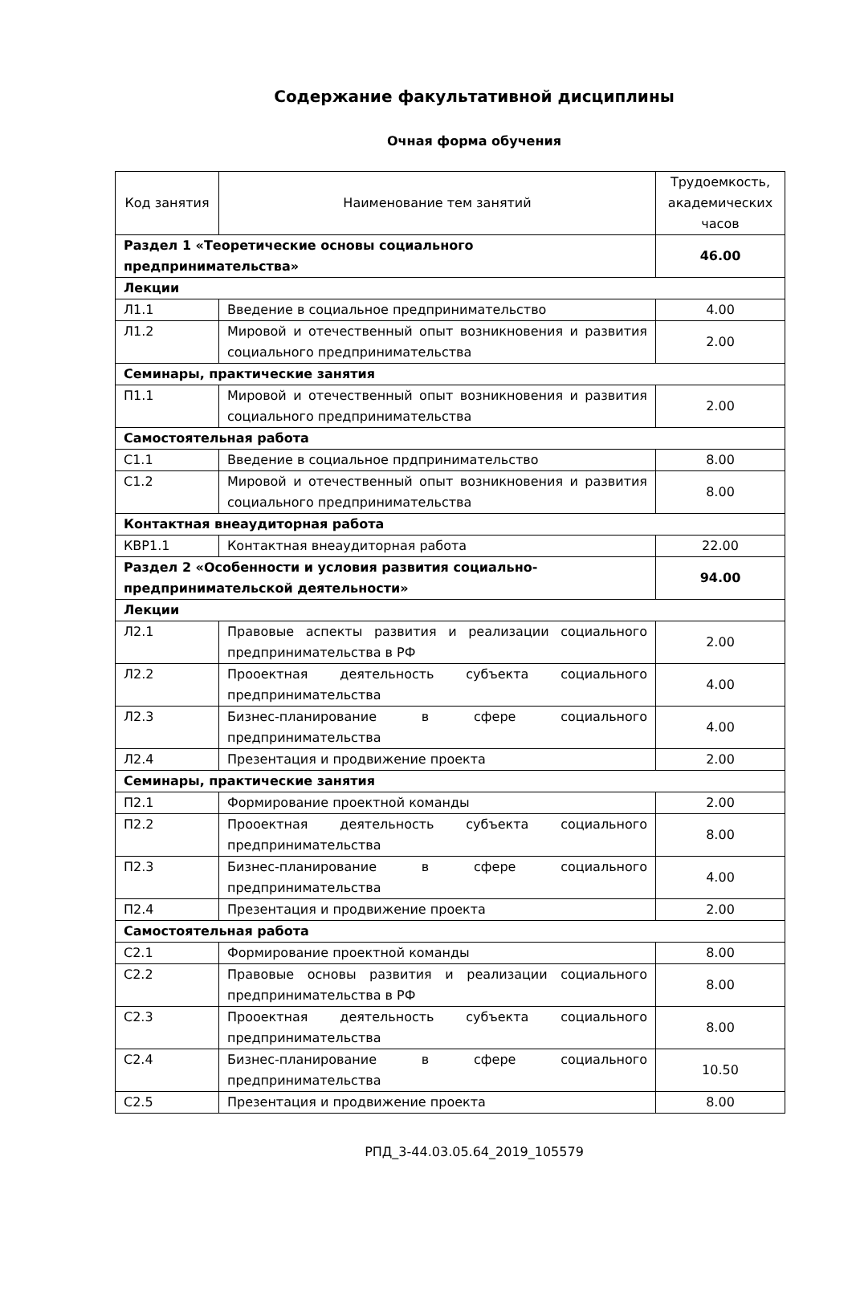Содержание факультативной дисциплины
Очная форма обучения
| Код занятия | Наименование тем занятий | Трудоемкость, академических часов |
| --- | --- | --- |
| Раздел 1 «Теоретические основы социального предпринимательства» | | 46.00 |
| Лекции | | |
| Л1.1 | Введение в социальное предпринимательство | 4.00 |
| Л1.2 | Мировой и отечественный опыт возникновения и развития социального предпринимательства | 2.00 |
| Семинары, практические занятия | | |
| П1.1 | Мировой и отечественный опыт возникновения и развития социального предпринимательства | 2.00 |
| Самостоятельная работа | | |
| С1.1 | Введение в социальное прдпринимательство | 8.00 |
| С1.2 | Мировой и отечественный опыт возникновения и развития социального предпринимательства | 8.00 |
| Контактная внеаудиторная работа | | |
| КВР1.1 | Контактная внеаудиторная работа | 22.00 |
| Раздел 2 «Особенности и условия развития социально-предпринимательской деятельности» | | 94.00 |
| Лекции | | |
| Л2.1 | Правовые аспекты развития и реализации социального предпринимательства в РФ | 2.00 |
| Л2.2 | Прооектная деятельность субъекта социального предпринимательства | 4.00 |
| Л2.3 | Бизнес-планирование в сфере социального предпринимательства | 4.00 |
| Л2.4 | Презентация и продвижение проекта | 2.00 |
| Семинары, практические занятия | | |
| П2.1 | Формирование проектной команды | 2.00 |
| П2.2 | Прооектная деятельность субъекта социального предпринимательства | 8.00 |
| П2.3 | Бизнес-планирование в сфере социального предпринимательства | 4.00 |
| П2.4 | Презентация и продвижение проекта | 2.00 |
| Самостоятельная работа | | |
| С2.1 | Формирование проектной команды | 8.00 |
| С2.2 | Правовые основы развития и реализации социального предпринимательства в РФ | 8.00 |
| С2.3 | Прооектная деятельность субъекта социального предпринимательства | 8.00 |
| С2.4 | Бизнес-планирование в сфере социального предпринимательства | 10.50 |
| С2.5 | Презентация и продвижение проекта | 8.00 |
РПД_3-44.03.05.64_2019_105579